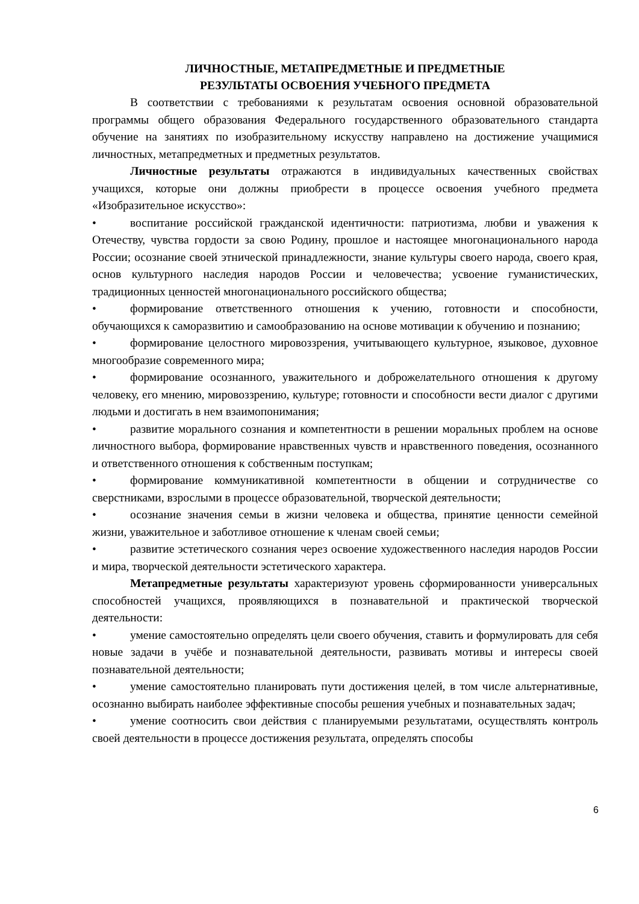ЛИЧНОСТНЫЕ, МЕТАПРЕДМЕТНЫЕ И ПРЕДМЕТНЫЕ
РЕЗУЛЬТАТЫ ОСВОЕНИЯ УЧЕБНОГО ПРЕДМЕТА
В соответствии с требованиями к результатам освоения основной образовательной программы общего образования Федерального государственного образовательного стандарта обучение на занятиях по изобразительному искусству направлено на достижение учащимися личностных, метапредметных и предметных результатов.
Личностные результаты отражаются в индивидуальных качественных свойствах учащихся, которые они должны приобрести в процессе освоения учебного предмета «Изобразительное искусство»:
• воспитание российской гражданской идентичности: патриотизма, любви и уважения к Отечеству, чувства гордости за свою Родину, прошлое и настоящее многонационального народа России; осознание своей этнической принадлежности, знание культуры своего народа, своего края, основ культурного наследия народов России и человечества; усвоение гуманистических, традиционных ценностей многонационального российского общества;
• формирование ответственного отношения к учению, готовности и способности, обучающихся к саморазвитию и самообразованию на основе мотивации к обучению и познанию;
• формирование целостного мировоззрения, учитывающего культурное, языковое, духовное многообразие современного мира;
• формирование осознанного, уважительного и доброжелательного отношения к другому человеку, его мнению, мировоззрению, культуре; готовности и способности вести диалог с другими людьми и достигать в нем взаимопонимания;
• развитие морального сознания и компетентности в решении моральных проблем на основе личностного выбора, формирование нравственных чувств и нравственного поведения, осознанного и ответственного отношения к собственным поступкам;
• формирование коммуникативной компетентности в общении и сотрудничестве со сверстниками, взрослыми в процессе образовательной, творческой деятельности;
• осознание значения семьи в жизни человека и общества, принятие ценности семейной жизни, уважительное и заботливое отношение к членам своей семьи;
• развитие эстетического сознания через освоение художественного наследия народов России и мира, творческой деятельности эстетического характера.
Метапредметные результаты характеризуют уровень сформированности универсальных способностей учащихся, проявляющихся в познавательной и практической творческой деятельности:
• умение самостоятельно определять цели своего обучения, ставить и формулировать для себя новые задачи в учёбе и познавательной деятельности, развивать мотивы и интересы своей познавательной деятельности;
• умение самостоятельно планировать пути достижения целей, в том числе альтернативные, осознанно выбирать наиболее эффективные способы решения учебных и познавательных задач;
• умение соотносить свои действия с планируемыми результатами, осуществлять контроль своей деятельности в процессе достижения результата, определять способы
6